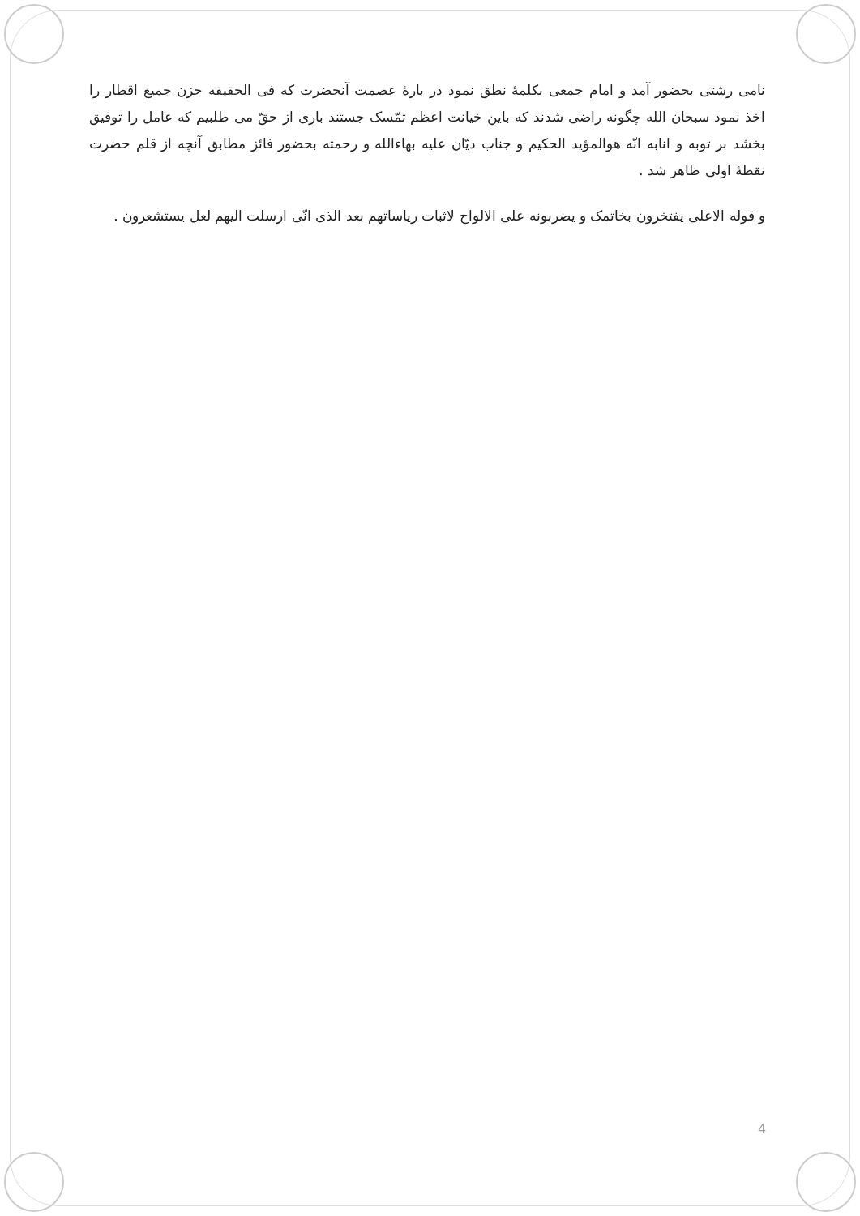نامی رشتی بحضور آمد و امام جمعی بکلمهٔ نطق نمود در بارهٔ عصمت آنحضرت که فی الحقیقه حزن جمیع اقطار را اخذ نمود سبحان الله چگونه راضی شدند که باین خیانت اعظم تمّسک جستند باری از حقّ می طلبیم که عامل را توفیق بخشد بر توبه و انابه انّه هوالمؤید الحکیم و جناب دیّان علیه بهاءالله و رحمته بحضور فائز مطابق آنچه از قلم حضرت نقطهٔ اولی ظاهر شد .
و قوله الاعلی یفتخرون بخاتمک و یضربونه علی الالواح لاثبات ریاساتهم بعد الذی انّی ارسلت الیهم لعل یستشعرون .
4